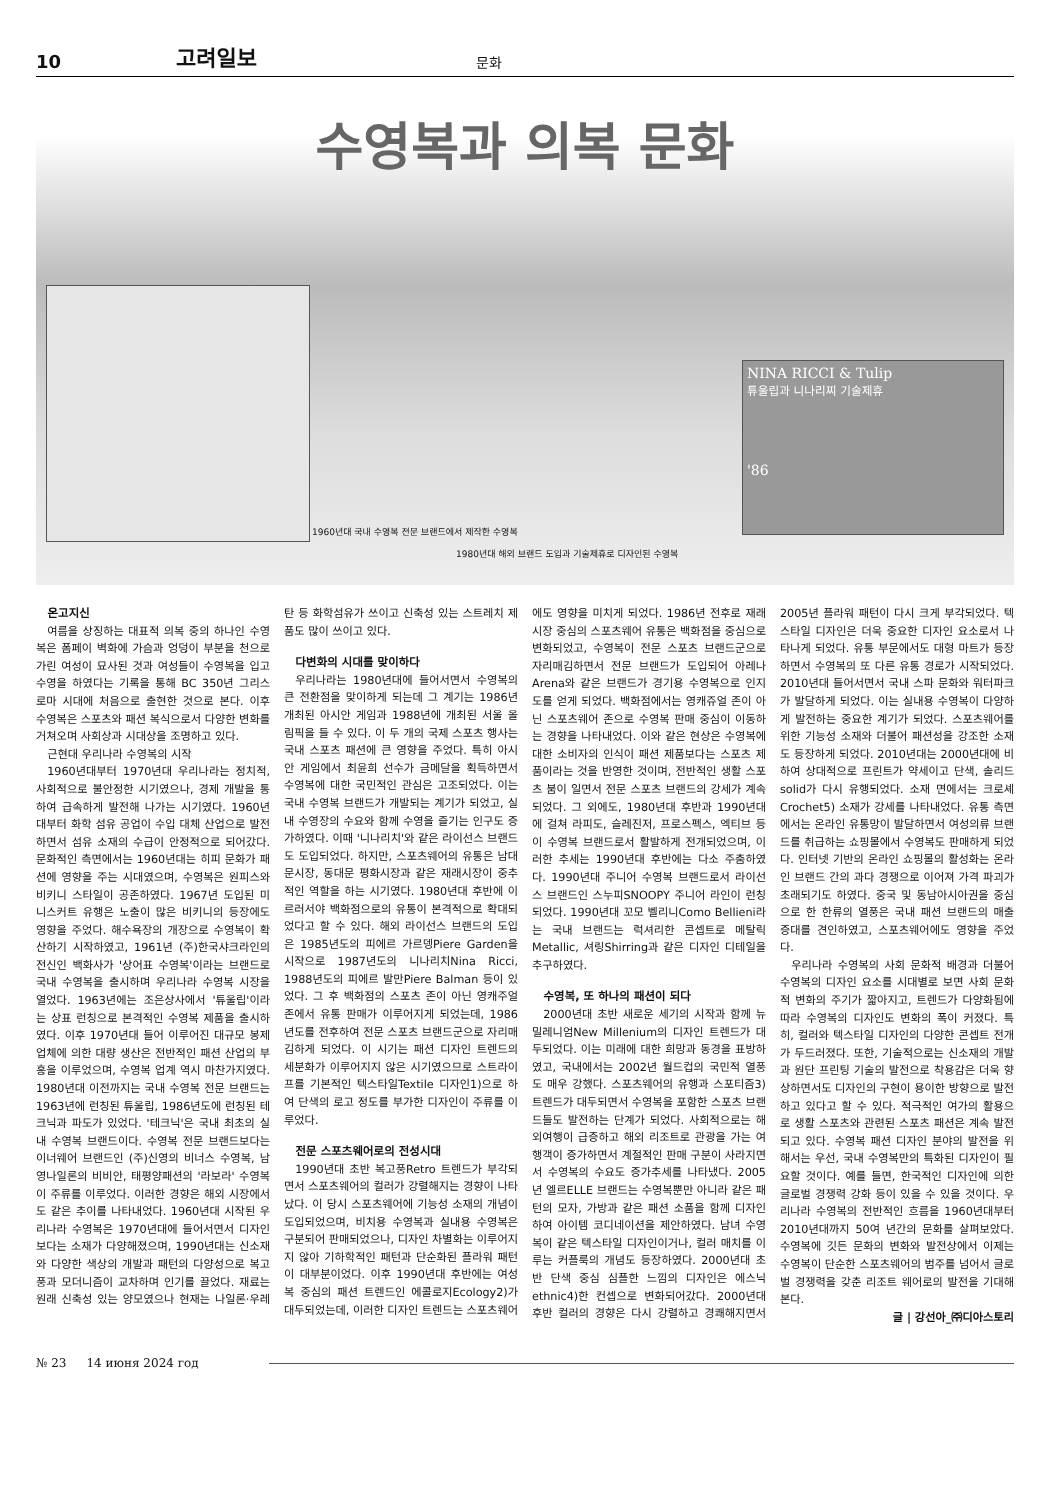10 고려일보 문화
수영복과 의복 문화
NINA RICCI & Tulip
튜울립과 니나리찌 기술제휴
'86
1960년대 국내 수영복 전문 브랜드에서 제작한 수영복
1980년대 해외 브랜드 도입과 기술제휴로 디자인된 수영복
온고지신
여름을 상징하는 대표적 의복 중의 하나인 수영복은 폼페이 벽화에 가슴과 엉덩이 부분을 천으로 가린 여성이 묘사된 것과 여성들이 수영복을 입고 수영을 하였다는 기록을 통해 BC 350년 그리스 로마 시대에 처음으로 출현한 것으로 본다. 이후 수영복은 스포츠와 패션 복식으로서 다양한 변화를 거쳐오며 사회상과 시대상을 조명하고 있다.
근현대 우리나라 수영복의 시작
1960년대부터 1970년대 우리나라는 정치적, 사회적으로 불안정한 시기였으나, 경제 개발을 통하여 급속하게 발전해 나가는 시기였다. 1960년대부터 화학 섬유 공업이 수입 대체 산업으로 발전하면서 섬유 소재의 수급이 안정적으로 되어갔다. 문화적인 측면에서는 1960년대는 히피 문화가 패션에 영향을 주는 시대였으며, 수영복은 원피스와 비키니 스타일이 공존하였다. 1967년 도입된 미니스커트 유행은 노출이 많은 비키니의 등장에도 영향을 주었다. 해수욕장의 개장으로 수영복이 확산하기 시작하였고, 1961년 (주)한국샤크라인의 전신인 백화사가 '상어표 수영복'이라는 브랜드로 국내 수영복을 출시하며 우리나라 수영복 시장을 열었다. 1963년에는 조은상사에서 '튜울립'이라는 상표 런칭으로 본격적인 수영복 제품을 출시하였다. 이후 1970년대 들어 이루어진 대규모 봉제업체에 의한 대량 생산은 전반적인 패션 산업의 부흥을 이루었으며, 수영복 업계 역시 마찬가지였다. 1980년대 이전까지는 국내 수영복 전문 브랜드는 1963년에 런칭된 튜울립, 1986년도에 런칭된 테크닉과 파도가 있었다. '테크닉'은 국내 최초의 실내 수영복 브랜드이다. 수영복 전문 브랜드보다는 이너웨어 브랜드인 (주)신영의 비너스 수영복, 남영나일론의 비비안, 태평양패션의 '라보라' 수영복이 주류를 이루었다. 이러한 경향은 해외 시장에서도 같은 추이를 나타내었다. 1960년대 시작된 우리나라 수영복은 1970년대에 들어서면서 디자인보다는 소재가 다양해졌으며, 1990년대는 신소재와 다양한 색상의 개발과 패턴의 다양성으로 복고풍과 모더니즘이 교차하며 인기를 끌었다. 재료는 원래 신축성 있는 양모였으나 현재는 나일론·우레탄 등 화학섬유가 쓰이고 신축성 있는 스트레치 제품도 많이 쓰이고 있다.
다변화의 시대를 맞이하다
우리나라는 1980년대에 들어서면서 수영복의 큰 전환점을 맞이하게 되는데 그 계기는 1986년 개최된 아시안 게임과 1988년에 개최된 서울 올림픽을 들 수 있다. 이 두 개의 국제 스포츠 행사는 국내 스포츠 패션에 큰 영향을 주었다. 특히 아시안 게임에서 최윤희 선수가 금메달을 획득하면서 수영복에 대한 국민적인 관심은 고조되었다. 이는 국내 수영복 브랜드가 개발되는 계기가 되었고, 실내 수영장의 수요와 함께 수영을 즐기는 인구도 증가하였다. 이때 '니나리치'와 같은 라이선스 브랜드도 도입되었다. 하지만, 스포츠웨어의 유통은 남대문시장, 동대문 평화시장과 같은 재래시장이 중추적인 역할을 하는 시기였다. 1980년대 후반에 이르러서야 백화점으로의 유통이 본격적으로 확대되었다고 할 수 있다. 해외 라이선스 브랜드의 도입은 1985년도의 피에르 가르뎅Piere Garden을 시작으로 1987년도의 니나리치Nina Ricci, 1988년도의 피에르 발만Piere Balman 등이 있었다. 그 후 백화점의 스포츠 존이 아닌 영캐주얼 존에서 유통 판매가 이루어지게 되었는데, 1986년도를 전후하여 전문 스포츠 브랜드군으로 자리매김하게 되었다. 이 시기는 패션 디자인 트렌드의 세분화가 이루어지지 않은 시기였으므로 스트라이프를 기본적인 텍스타일Textile 디자인1)으로 하여 단색의 로고 정도를 부가한 디자인이 주류를 이루었다.
전문 스포츠웨어로의 전성시대
1990년대 초반 복고풍Retro 트렌드가 부각되면서 스포츠웨어의 컬러가 강렬해지는 경향이 나타났다. 이 당시 스포츠웨어에 기능성 소재의 개념이 도입되었으며, 비치용 수영복과 실내용 수영복은 구분되어 판매되었으나, 디자인 차별화는 이루어지지 않아 기하학적인 패턴과 단순화된 플라워 패턴이 대부분이었다. 이후 1990년대 후반에는 여성복 중심의 패션 트렌드인 에콜로지Ecology2)가 대두되었는데, 이러한 디자인 트렌드는 스포츠웨어에도 영향을 미치게 되었다. 1986년 전후로 재래시장 중심의 스포츠웨어 유통은 백화점을 중심으로 변화되었고, 수영복이 전문 스포츠 브랜드군으로 자리매김하면서 전문 브랜드가 도입되어 아레나Arena와 같은 브랜드가 경기용 수영복으로 인지도를 얻게 되었다. 백화점에서는 영캐쥬얼 존이 아닌 스포츠웨어 존으로 수영복 판매 중심이 이동하는 경향을 나타내었다. 이와 같은 현상은 수영복에 대한 소비자의 인식이 패션 제품보다는 스포츠 제품이라는 것을 반영한 것이며, 전반적인 생활 스포츠 붐이 일면서 전문 스포츠 브랜드의 강세가 계속되었다. 그 외에도, 1980년대 후반과 1990년대에 걸쳐 라피도, 슬레진저, 프로스펙스, 엑티브 등이 수영복 브랜드로서 활발하게 전개되었으며, 이러한 추세는 1990년대 후반에는 다소 주춤하였다. 1990년대 주니어 수영복 브랜드로서 라이선스 브랜드인 스누피SNOOPY 주니어 라인이 런칭되었다. 1990년대 꼬모 벨리니Como Bellieni라는 국내 브랜드는 럭셔리한 콘셉트로 메탈릭Metallic, 셔링Shirring과 같은 디자인 디테일을 추구하였다.
수영복, 또 하나의 패션이 되다
2000년대 초반 새로운 세기의 시작과 함께 뉴 밀레니엄New Millenium의 디자인 트렌드가 대두되었다. 이는 미래에 대한 희망과 동경을 표방하였고, 국내에서는 2002년 월드컵의 국민적 열풍도 매우 강했다. 스포츠웨어의 유행과 스포티즘3) 트렌드가 대두되면서 수영복을 포함한 스포츠 브랜드들도 발전하는 단계가 되었다. 사회적으로는 해외여행이 급증하고 해외 리조트로 관광을 가는 여행객이 증가하면서 계절적인 판매 구분이 사라지면서 수영복의 수요도 증가추세를 나타냈다. 2005년 엘르ELLE 브랜드는 수영복뿐만 아니라 같은 패턴의 모자, 가방과 같은 패션 소품을 함께 디자인하여 아이템 코디네이션을 제안하였다. 남녀 수영복이 같은 텍스타일 디자인이거나, 컬러 매치를 이루는 커플룩의 개념도 등장하였다. 2000년대 초반 단색 중심 심플한 느낌의 디자인은 에스닉ethnic4)한 컨셉으로 변화되어갔다. 2000년대 후반 컬러의 경향은 다시 강렬하고 경쾌해지면서 2005년 플라워 패턴이 다시 크게 부각되었다. 텍스타일 디자인은 더욱 중요한 디자인 요소로서 나타나게 되었다. 유통 부문에서도 대형 마트가 등장하면서 수영복의 또 다른 유통 경로가 시작되었다. 2010년대 들어서면서 국내 스파 문화와 워터파크가 발달하게 되었다. 이는 실내용 수영복이 다양하게 발전하는 중요한 계기가 되었다. 스포츠웨어를 위한 기능성 소재와 더불어 패션성을 강조한 소재도 등장하게 되었다. 2010년대는 2000년대에 비하여 상대적으로 프린트가 약세이고 단색, 솔리드solid가 다시 유행되었다. 소재 면에서는 크로셰Crochet5) 소재가 강세를 나타내었다. 유통 측면에서는 온라인 유통망이 발달하면서 여성의류 브랜드를 취급하는 쇼핑몰에서 수영복도 판매하게 되었다. 인터넷 기반의 온라인 쇼핑몰의 활성화는 온라인 브랜드 간의 과다 경쟁으로 이어져 가격 파괴가 초래되기도 하였다. 중국 및 동남아시아권을 중심으로 한 한류의 열풍은 국내 패션 브랜드의 매출 증대를 견인하였고, 스포츠웨어에도 영향을 주었다.
우리나라 수영복의 사회 문화적 배경과 더불어 수영복의 디자인 요소를 시대별로 보면 사회 문화적 변화의 주기가 짧아지고, 트렌드가 다양화됨에 따라 수영복의 디자인도 변화의 폭이 커졌다. 특히, 컬러와 텍스타일 디자인의 다양한 콘셉트 전개가 두드러졌다. 또한, 기술적으로는 신소재의 개발과 원단 프린팅 기술의 발전으로 착용감은 더욱 향상하면서도 디자인의 구현이 용이한 방향으로 발전하고 있다고 할 수 있다. 적극적인 여가의 활용으로 생활 스포츠와 관련된 스포츠 패션은 계속 발전되고 있다. 수영복 패션 디자인 분야의 발전을 위해서는 우선, 국내 수영복만의 특화된 디자인이 필요할 것이다. 예를 들면, 한국적인 디자인에 의한 글로벌 경쟁력 강화 등이 있을 수 있을 것이다. 우리나라 수영복의 전반적인 흐름을 1960년대부터 2010년대까지 50여 년간의 문화를 살펴보았다. 수영복에 깃든 문화의 변화와 발전상에서 이제는 수영복이 단순한 스포츠웨어의 범주를 넘어서 글로벌 경쟁력을 갖춘 리조트 웨어로의 발전을 기대해본다.
글 | 강선아_㈜디아스토리
№ 23 14 июня 2024 год